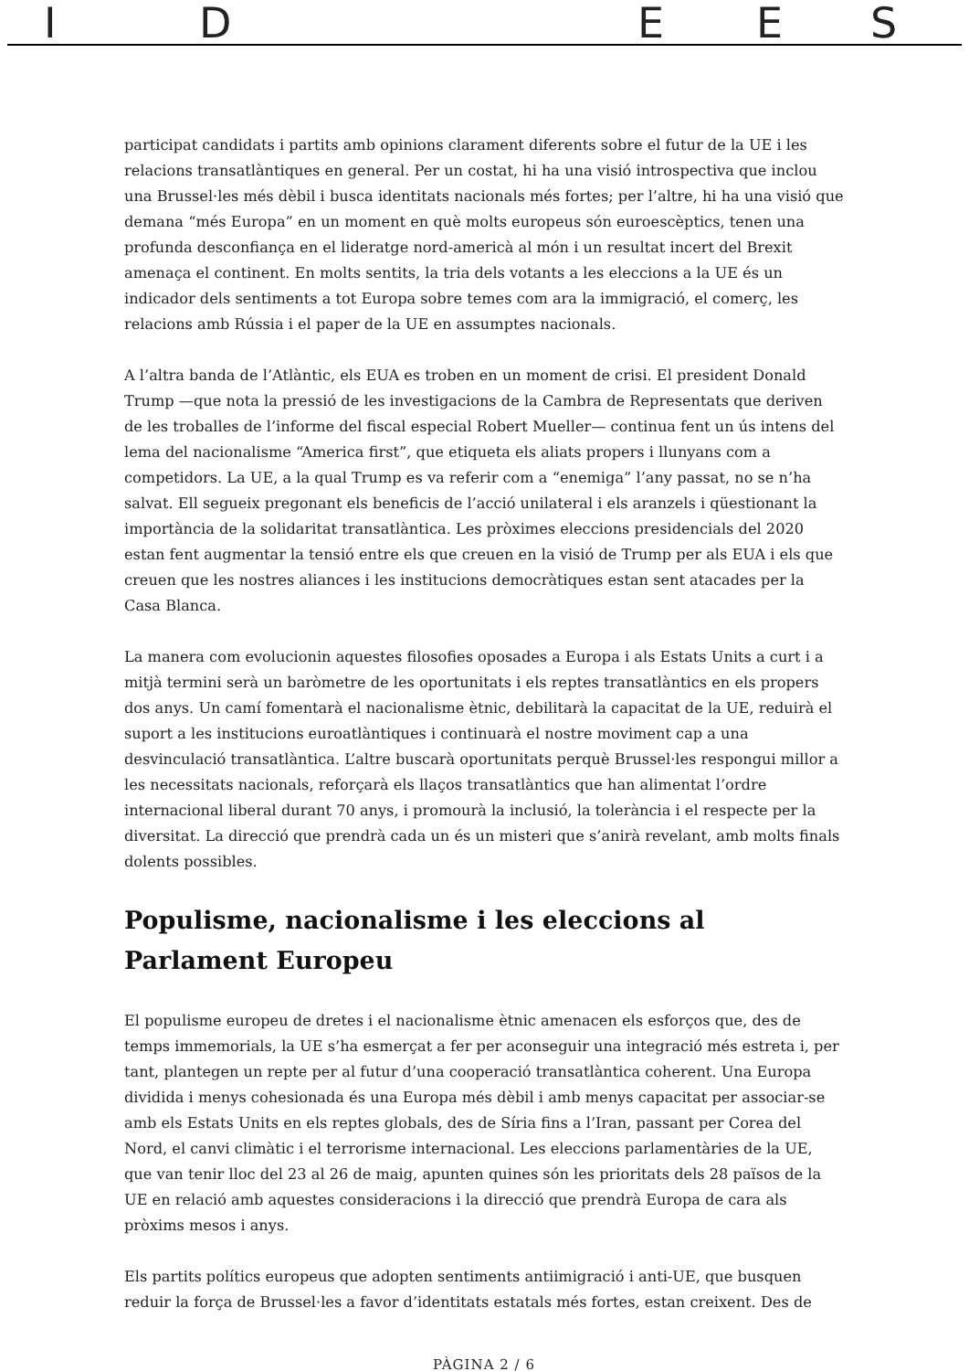I D E E S
participat candidats i partits amb opinions clarament diferents sobre el futur de la UE i les relacions transatlàntiques en general. Per un costat, hi ha una visió introspectiva que inclou una Brussel·les més dèbil i busca identitats nacionals més fortes; per l’altre, hi ha una visió que demana “més Europa” en un moment en què molts europeus són euroescèptics, tenen una profunda desconfiança en el lideratge nord-americà al món i un resultat incert del Brexit amenaça el continent. En molts sentits, la tria dels votants a les eleccions a la UE és un indicador dels sentiments a tot Europa sobre temes com ara la immigració, el comerç, les relacions amb Rússia i el paper de la UE en assumptes nacionals.
A l’altra banda de l’Atlàntic, els EUA es troben en un moment de crisi. El president Donald Trump —que nota la pressió de les investigacions de la Cambra de Representats que deriven de les troballes de l’informe del fiscal especial Robert Mueller— continua fent un ús intens del lema del nacionalisme “America first”, que etiqueta els aliats propers i llunyans com a competidors. La UE, a la qual Trump es va referir com a “enemiga” l’any passat, no se n’ha salvat. Ell segueix pregonant els beneficis de l’acció unilateral i els aranzels i qüestionant la importància de la solidaritat transatlàntica. Les pròximes eleccions presidencials del 2020 estan fent augmentar la tensió entre els que creuen en la visió de Trump per als EUA i els que creuen que les nostres aliances i les institucions democràtiques estan sent atacades per la Casa Blanca.
La manera com evolucionin aquestes filosofies oposades a Europa i als Estats Units a curt i a mitjà termini serà un baròmetre de les oportunitats i els reptes transatlàntics en els propers dos anys. Un camí fomentarà el nacionalisme ètnic, debilitarà la capacitat de la UE, reduirà el suport a les institucions euroatlàntiques i continuarà el nostre moviment cap a una desvinculació transatlàntica. L’altre buscarà oportunitats perquè Brussel·les respongui millor a les necessitats nacionals, reforçarà els llaços transatlàntics que han alimentat l’ordre internacional liberal durant 70 anys, i promourà la inclusió, la tolerància i el respecte per la diversitat. La direcció que prendrà cada un és un misteri que s’anirà revelant, amb molts finals dolents possibles.
Populisme, nacionalisme i les eleccions al Parlament Europeu
El populisme europeu de dretes i el nacionalisme ètnic amenacen els esforços que, des de temps immemorials, la UE s’ha esmerçat a fer per aconseguir una integració més estreta i, per tant, plantegen un repte per al futur d’una cooperació transatlàntica coherent. Una Europa dividida i menys cohesionada és una Europa més dèbil i amb menys capacitat per associar-se amb els Estats Units en els reptes globals, des de Síria fins a l’Iran, passant per Corea del Nord, el canvi climàtic i el terrorisme internacional. Les eleccions parlamentàries de la UE, que van tenir lloc del 23 al 26 de maig, apunten quines són les prioritats dels 28 països de la UE en relació amb aquestes consideracions i la direcció que prendrà Europa de cara als pròxims mesos i anys.
Els partits polítics europeus que adopten sentiments antiimigració i anti-UE, que busquen reduir la força de Brussel·les a favor d’identitats estatals més fortes, estan creixent. Des de
PÀGINA 2 / 6